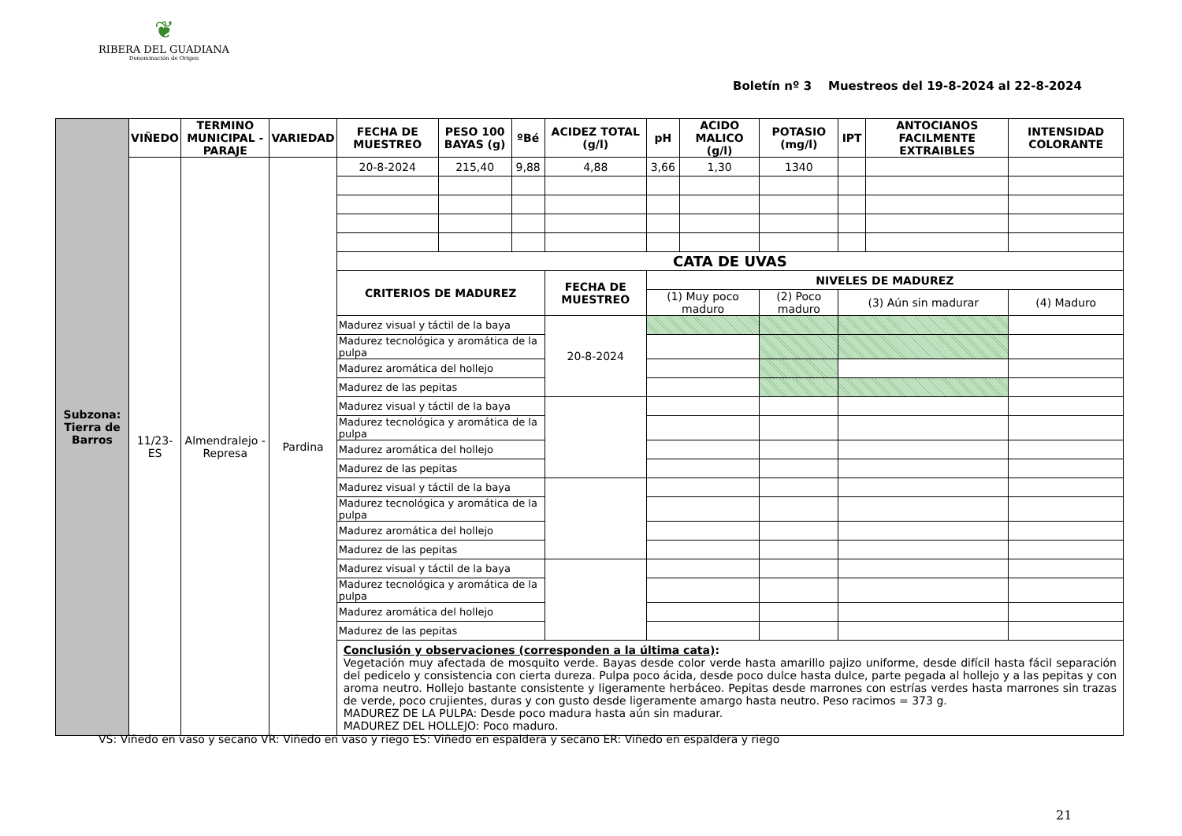❦
RIBERA DEL GUADIANA
Denominación de Origen
Boletín nº 3 Muestreos del 19-8-2024 al 22-8-2024
| Subzona: Tierra de Barros | VIÑEDO | TERMINO MUNICIPAL - PARAJE | VARIEDAD | FECHA DE MUESTREO | PESO 100 BAYAS (g) | ºBé | ACIDEZ TOTAL (g/l) | pH | ACIDO MALICO (g/l) | POTASIO (mg/l) | IPT | ANTOCIANOS FACILMENTE EXTRAIBLES | INTENSIDAD COLORANTE |
| | 11/23-ES | Almendralejo - Represa | Pardina | 20-8-2024 | 215,40 | 9,88 | 4,88 | 3,66 | 1,30 | 1340 | | | |
| | | | | CATA DE UVAS | | | | | | | | | |
| | | | | CRITERIOS DE MADUREZ | | | FECHA DE MUESTREO | NIVELES DE MADUREZ | | | | | |
| | | | | | | | | (1) Muy poco maduro | | (2) Poco maduro | (3) Aún sin madurar | | (4) Maduro |
| | | | | Madurez visual y táctil de la baya | | | 20-8-2024 | | | | | | |
| | | | | Madurez tecnológica y aromática de la pulpa | | | | | | | | | |
| | | | | Madurez aromática del hollejo | | | | | | | | | |
| | | | | Madurez de las pepitas | | | | | | | | | |
| | | | | Madurez visual y táctil de la baya | | | | | | | | | |
| | | | | Madurez tecnológica y aromática de la pulpa | | | | | | | | | |
| | | | | Madurez aromática del hollejo | | | | | | | | | |
| | | | | Madurez de las pepitas | | | | | | | | | |
| | | | | Madurez visual y táctil de la baya | | | | | | | | | |
| | | | | Madurez tecnológica y aromática de la pulpa | | | | | | | | | |
| | | | | Madurez aromática del hollejo | | | | | | | | | |
| | | | | Madurez de las pepitas | | | | | | | | | |
| | | | | Madurez visual y táctil de la baya | | | | | | | | | |
| | | | | Madurez tecnológica y aromática de la pulpa | | | | | | | | | |
| | | | | Madurez aromática del hollejo | | | | | | | | | |
| | | | | Madurez de las pepitas | | | | | | | | | |
| | | | | Conclusión y observaciones (corresponden a la última cata) : Vegetación muy afectada de mosquito verde. Bayas desde color verde hasta amarillo pajizo uniforme, desde difícil hasta fácil separación del pedicelo y consistencia con cierta dureza. Pulpa poco ácida, desde poco dulce hasta dulce, parte pegada al hollejo y a las pepitas y con aroma neutro. Hollejo bastante consistente y ligeramente herbáceo. Pepitas desde marrones con estrías verdes hasta marrones sin trazas de verde, poco crujientes, duras y con gusto desde ligeramente amargo hasta neutro. Peso racimos = 373 g. MADUREZ DE LA PULPA: Desde poco madura hasta aún sin madurar. MADUREZ DEL HOLLEJO: Poco maduro. | | | | | | | | | |
VS: Viñedo en vaso y secano VR: Viñedo en vaso y riego ES: Viñedo en espaldera y secano ER: Viñedo en espaldera y riego
21